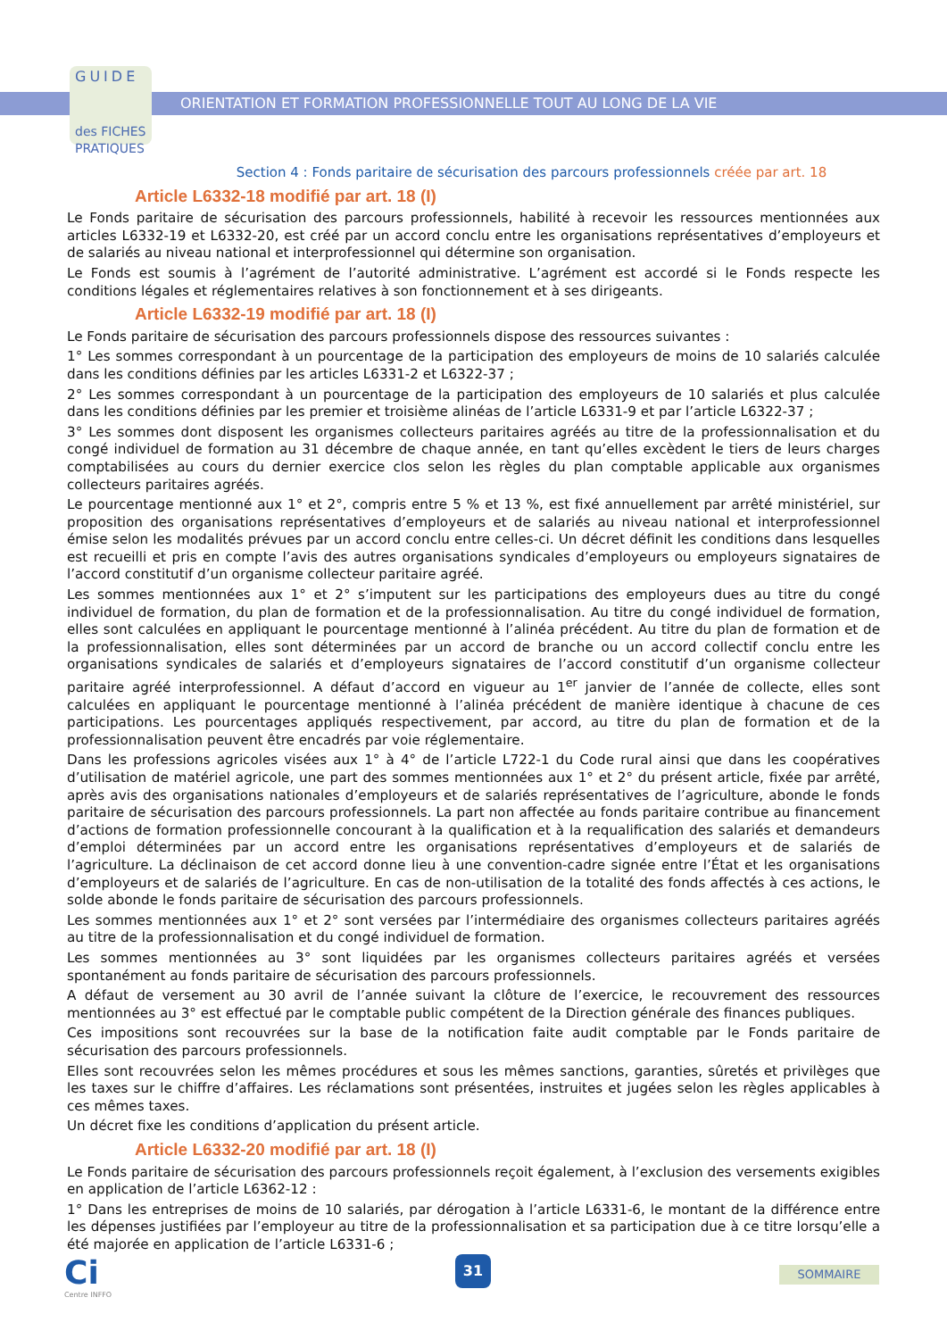GUIDE
des FICHES
PRATIQUES
ORIENTATION ET FORMATION PROFESSIONNELLE TOUT AU LONG DE LA VIE
Section 4 : Fonds paritaire de sécurisation des parcours professionnels créée par art. 18
Article L6332-18 modifié par art. 18 (I)
Le Fonds paritaire de sécurisation des parcours professionnels, habilité à recevoir les ressources mentionnées aux articles L6332-19 et L6332-20, est créé par un accord conclu entre les organisations représentatives d’employeurs et de salariés au niveau national et interprofessionnel qui détermine son organisation.
Le Fonds est soumis à l’agrément de l’autorité administrative. L’agrément est accordé si le Fonds respecte les conditions légales et réglementaires relatives à son fonctionnement et à ses dirigeants.
Article L6332-19 modifié par art. 18 (I)
Le Fonds paritaire de sécurisation des parcours professionnels dispose des ressources suivantes :
1° Les sommes correspondant à un pourcentage de la participation des employeurs de moins de 10 salariés calculée dans les conditions définies par les articles L6331-2 et L6322-37 ;
2° Les sommes correspondant à un pourcentage de la participation des employeurs de 10 salariés et plus calculée dans les conditions définies par les premier et troisième alinéas de l’article L6331-9 et par l’article L6322-37 ;
3° Les sommes dont disposent les organismes collecteurs paritaires agréés au titre de la professionnalisation et du congé individuel de formation au 31 décembre de chaque année, en tant qu’elles excèdent le tiers de leurs charges comptabilisées au cours du dernier exercice clos selon les règles du plan comptable applicable aux organismes collecteurs paritaires agréés.
Le pourcentage mentionné aux 1° et 2°, compris entre 5 % et 13 %, est fixé annuellement par arrêté ministériel, sur proposition des organisations représentatives d’employeurs et de salariés au niveau national et interprofessionnel émise selon les modalités prévues par un accord conclu entre celles-ci. Un décret définit les conditions dans lesquelles est recueilli et pris en compte l’avis des autres organisations syndicales d’employeurs ou employeurs signataires de l’accord constitutif d’un organisme collecteur paritaire agréé.
Les sommes mentionnées aux 1° et 2° s’imputent sur les participations des employeurs dues au titre du congé individuel de formation, du plan de formation et de la professionnalisation. Au titre du congé individuel de formation, elles sont calculées en appliquant le pourcentage mentionné à l’alinéa précédent. Au titre du plan de formation et de la professionnalisation, elles sont déterminées par un accord de branche ou un accord collectif conclu entre les organisations syndicales de salariés et d’employeurs signataires de l’accord constitutif d’un organisme collecteur paritaire agréé interprofessionnel. A défaut d’accord en vigueur au 1<sup>er</sup> janvier de l’année de collecte, elles sont calculées en appliquant le pourcentage mentionné à l’alinéa précédent de manière identique à chacune de ces participations. Les pourcentages appliqués respectivement, par accord, au titre du plan de formation et de la professionnalisation peuvent être encadrés par voie réglementaire.
Dans les professions agricoles visées aux 1° à 4° de l’article L722-1 du Code rural ainsi que dans les coopératives d’utilisation de matériel agricole, une part des sommes mentionnées aux 1° et 2° du présent article, fixée par arrêté, après avis des organisations nationales d’employeurs et de salariés représentatives de l’agriculture, abonde le fonds paritaire de sécurisation des parcours professionnels. La part non affectée au fonds paritaire contribue au financement d’actions de formation professionnelle concourant à la qualification et à la requalification des salariés et demandeurs d’emploi déterminées par un accord entre les organisations représentatives d’employeurs et de salariés de l’agriculture. La déclinaison de cet accord donne lieu à une convention-cadre signée entre l’État et les organisations d’employeurs et de salariés de l’agriculture. En cas de non-utilisation de la totalité des fonds affectés à ces actions, le solde abonde le fonds paritaire de sécurisation des parcours professionnels.
Les sommes mentionnées aux 1° et 2° sont versées par l’intermédiaire des organismes collecteurs paritaires agréés au titre de la professionnalisation et du congé individuel de formation.
Les sommes mentionnées au 3° sont liquidées par les organismes collecteurs paritaires agréés et versées spontanément au fonds paritaire de sécurisation des parcours professionnels.
A défaut de versement au 30 avril de l’année suivant la clôture de l’exercice, le recouvrement des ressources mentionnées au 3° est effectué par le comptable public compétent de la Direction générale des finances publiques.
Ces impositions sont recouvrées sur la base de la notification faite audit comptable par le Fonds paritaire de sécurisation des parcours professionnels.
Elles sont recouvrées selon les mêmes procédures et sous les mêmes sanctions, garanties, sûretés et privilèges que les taxes sur le chiffre d’affaires. Les réclamations sont présentées, instruites et jugées selon les règles applicables à ces mêmes taxes.
Un décret fixe les conditions d’application du présent article.
Article L6332-20 modifié par art. 18 (I)
Le Fonds paritaire de sécurisation des parcours professionnels reçoit également, à l’exclusion des versements exigibles en application de l’article L6362-12 :
1° Dans les entreprises de moins de 10 salariés, par dérogation à l’article L6331-6, le montant de la différence entre les dépenses justifiées par l’employeur au titre de la professionnalisation et sa participation due à ce titre lorsqu’elle a été majorée en application de l’article L6331-6 ;
Ci
Centre INFFO
31
SOMMAIRE